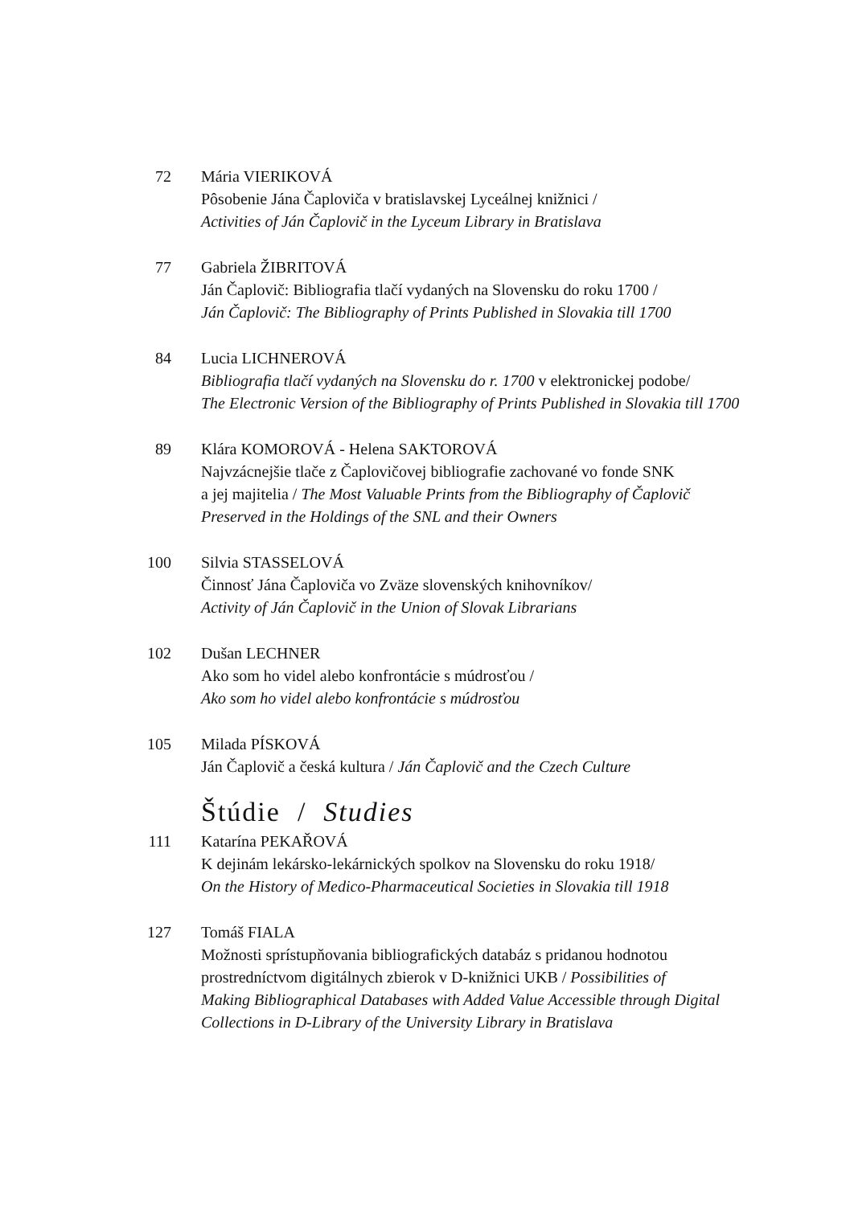72 Mária VIERIKOVÁ
Pôsobenie Jána Čaploviča v bratislavskej Lyceálnej knižnici /
Activities of Ján Čaplovič in the Lyceum Library in Bratislava
77 Gabriela ŽIBRITOVÁ
Ján Čaplovič: Bibliografia tlačí vydaných na Slovensku do roku 1700 /
Ján Čaplovič: The Bibliography of Prints Published in Slovakia till 1700
84 Lucia LICHNEROVÁ
Bibliografia tlačí vydaných na Slovensku do r. 1700 v elektronickej podobe/
The Electronic Version of the Bibliography of Prints Published in Slovakia till 1700
89 Klára KOMOROVÁ - Helena SAKTOROVÁ
Najvzácnejšie tlače z Čaplovičovej bibliografie zachované vo fonde SNK
a jej majitelia / The Most Valuable Prints from the Bibliography of Čaplovič
Preserved in the Holdings of the SNL and their Owners
100 Silvia STASSELOVÁ
Činnosť Jána Čaploviča vo Zväze slovenských knihovníkov/
Activity of Ján Čaplovič in the Union of Slovak Librarians
102 Dušan LECHNER
Ako som ho videl alebo konfrontácie s múdrosťou /
Ako som ho videl alebo konfrontácie s múdrosťou
105 Milada PÍSKOVÁ
Ján Čaplovič a česká kultura / Ján Čaplovič and the Czech Culture
Štúdie / Studies
111 Katarína PEKAŘOVÁ
K dejinám lekársko-lekárnických spolkov na Slovensku do roku 1918/
On the History of Medico-Pharmaceutical Societies in Slovakia till 1918
127 Tomáš FIALA
Možnosti sprístupňovania bibliografických databáz s pridanou hodnotou
prostredníctvom digitálnych zbierok v D-knižnici UKB / Possibilities of
Making Bibliographical Databases with Added Value Accessible through Digital
Collections in D-Library of the University Library in Bratislava